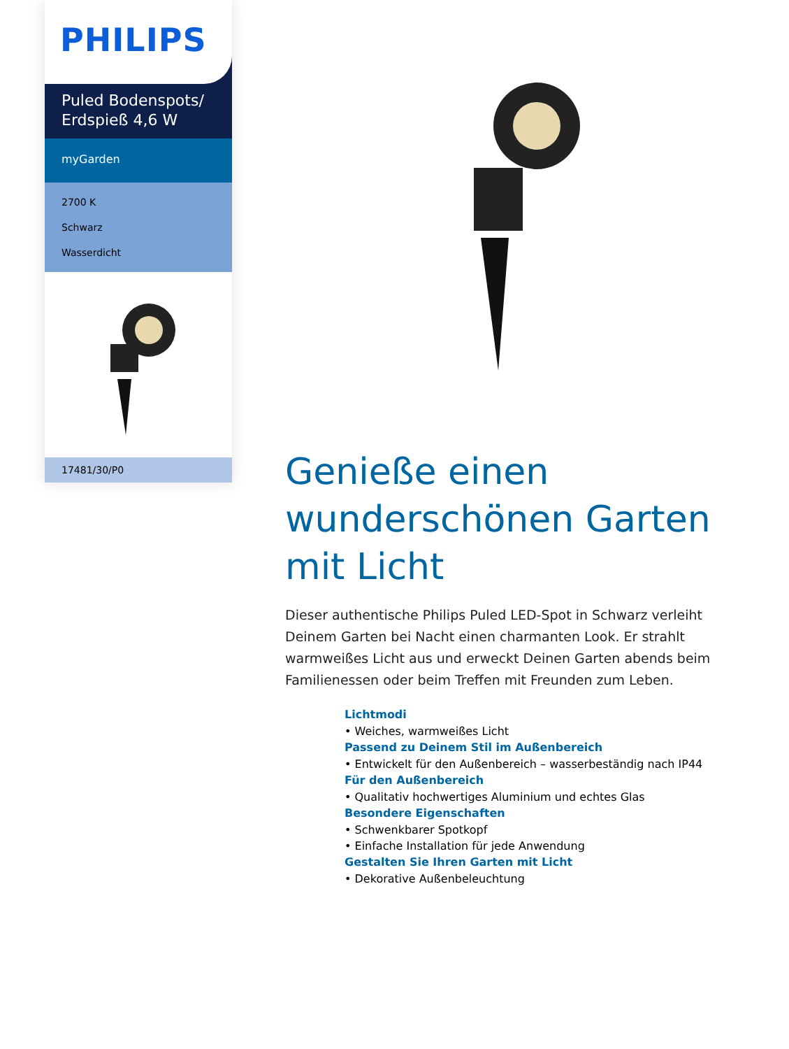PHILIPS
Puled Bodenspots/
Erdspieß 4,6 W
myGarden
2700 K
Schwarz
Wasserdicht
17481/30/P0
Genieße einen wunderschönen Garten mit Licht
Dieser authentische Philips Puled LED-Spot in Schwarz verleiht Deinem Garten bei Nacht einen charmanten Look. Er strahlt warmweißes Licht aus und erweckt Deinen Garten abends beim Familienessen oder beim Treffen mit Freunden zum Leben.
Lichtmodi
• Weiches, warmweißes Licht
Passend zu Deinem Stil im Außenbereich
• Entwickelt für den Außenbereich – wasserbeständig nach IP44
Für den Außenbereich
• Qualitativ hochwertiges Aluminium und echtes Glas
Besondere Eigenschaften
• Schwenkbarer Spotkopf
• Einfache Installation für jede Anwendung
Gestalten Sie Ihren Garten mit Licht
• Dekorative Außenbeleuchtung